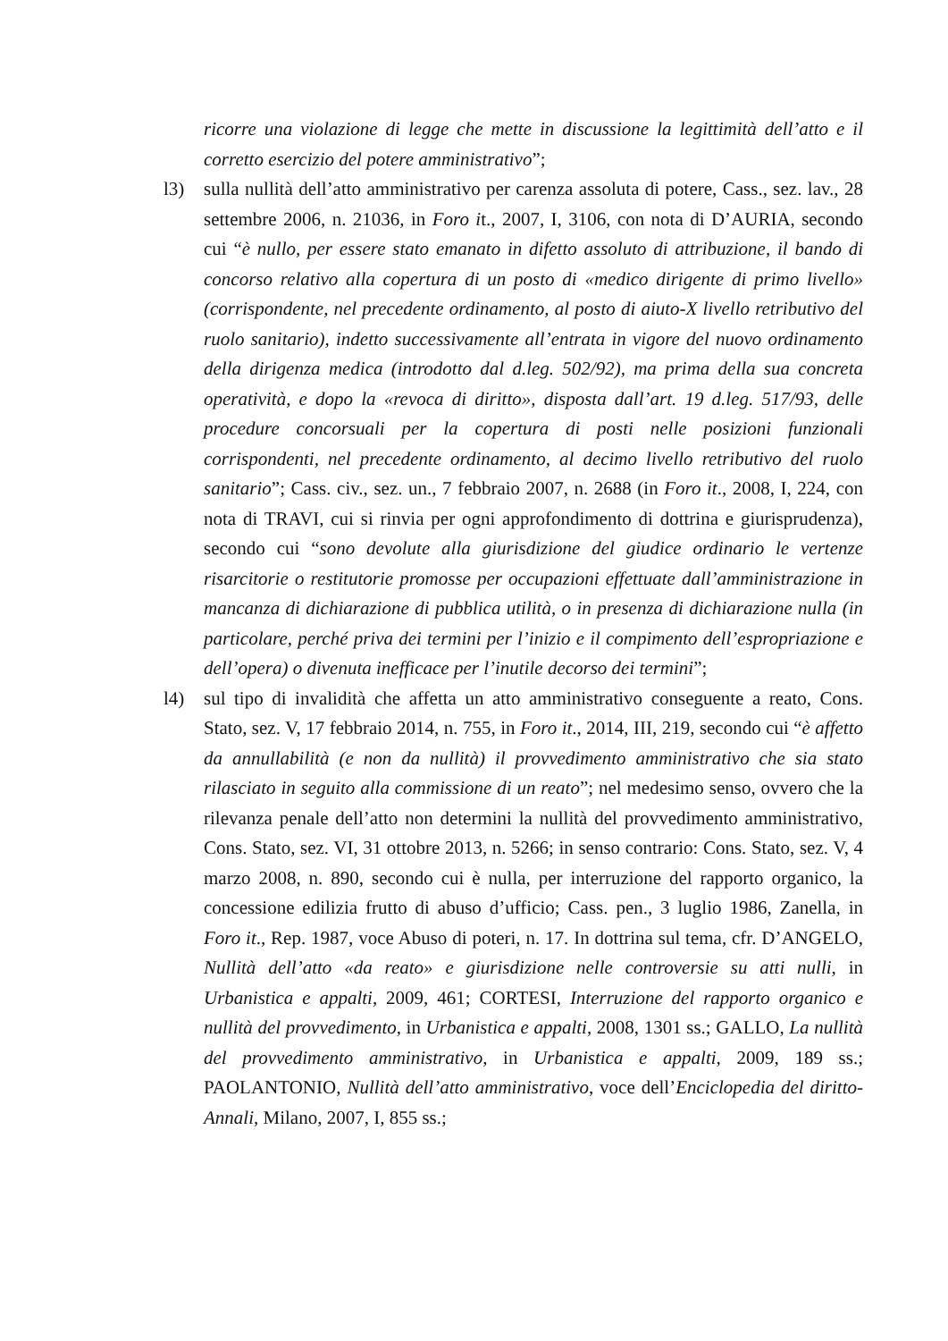ricorre una violazione di legge che mette in discussione la legittimità dell’atto e il corretto esercizio del potere amministrativo”;
l3) sulla nullità dell’atto amministrativo per carenza assoluta di potere, Cass., sez. lav., 28 settembre 2006, n. 21036, in Foro it., 2007, I, 3106, con nota di D’AURIA, secondo cui “è nullo, per essere stato emanato in difetto assoluto di attribuzione, il bando di concorso relativo alla copertura di un posto di «medico dirigente di primo livello» (corrispondente, nel precedente ordinamento, al posto di aiuto-X livello retributivo del ruolo sanitario), indetto successivamente all’entrata in vigore del nuovo ordinamento della dirigenza medica (introdotto dal d.leg. 502/92), ma prima della sua concreta operatività, e dopo la «revoca di diritto», disposta dall’art. 19 d.leg. 517/93, delle procedure concorsuali per la copertura di posti nelle posizioni funzionali corrispondenti, nel precedente ordinamento, al decimo livello retributivo del ruolo sanitario”; Cass. civ., sez. un., 7 febbraio 2007, n. 2688 (in Foro it., 2008, I, 224, con nota di TRAVI, cui si rinvia per ogni approfondimento di dottrina e giurisprudenza), secondo cui “sono devolute alla giurisdizione del giudice ordinario le vertenze risarcitorie o restitutorie promosse per occupazioni effettuate dall’amministrazione in mancanza di dichiarazione di pubblica utilità, o in presenza di dichiarazione nulla (in particolare, perché priva dei termini per l’inizio e il compimento dell’espropriazione e dell’opera) o divenuta inefficace per l’inutile decorso dei termini”;
l4) sul tipo di invalidità che affetta un atto amministrativo conseguente a reato, Cons. Stato, sez. V, 17 febbraio 2014, n. 755, in Foro it., 2014, III, 219, secondo cui “è affetto da annullabilità (e non da nullità) il provvedimento amministrativo che sia stato rilasciato in seguito alla commissione di un reato”; nel medesimo senso, ovvero che la rilevanza penale dell’atto non determini la nullità del provvedimento amministrativo, Cons. Stato, sez. VI, 31 ottobre 2013, n. 5266; in senso contrario: Cons. Stato, sez. V, 4 marzo 2008, n. 890, secondo cui è nulla, per interruzione del rapporto organico, la concessione edilizia frutto di abuso d’ufficio; Cass. pen., 3 luglio 1986, Zanella, in Foro it., Rep. 1987, voce Abuso di poteri, n. 17. In dottrina sul tema, cfr. D’ANGELO, Nullità dell’atto «da reato» e giurisdizione nelle controversie su atti nulli, in Urbanistica e appalti, 2009, 461; CORTESI, Interruzione del rapporto organico e nullità del provvedimento, in Urbanistica e appalti, 2008, 1301 ss.; GALLO, La nullità del provvedimento amministrativo, in Urbanistica e appalti, 2009, 189 ss.; PAOLANTONIO, Nullità dell’atto amministrativo, voce dell’Enciclopedia del diritto-Annali, Milano, 2007, I, 855 ss.;